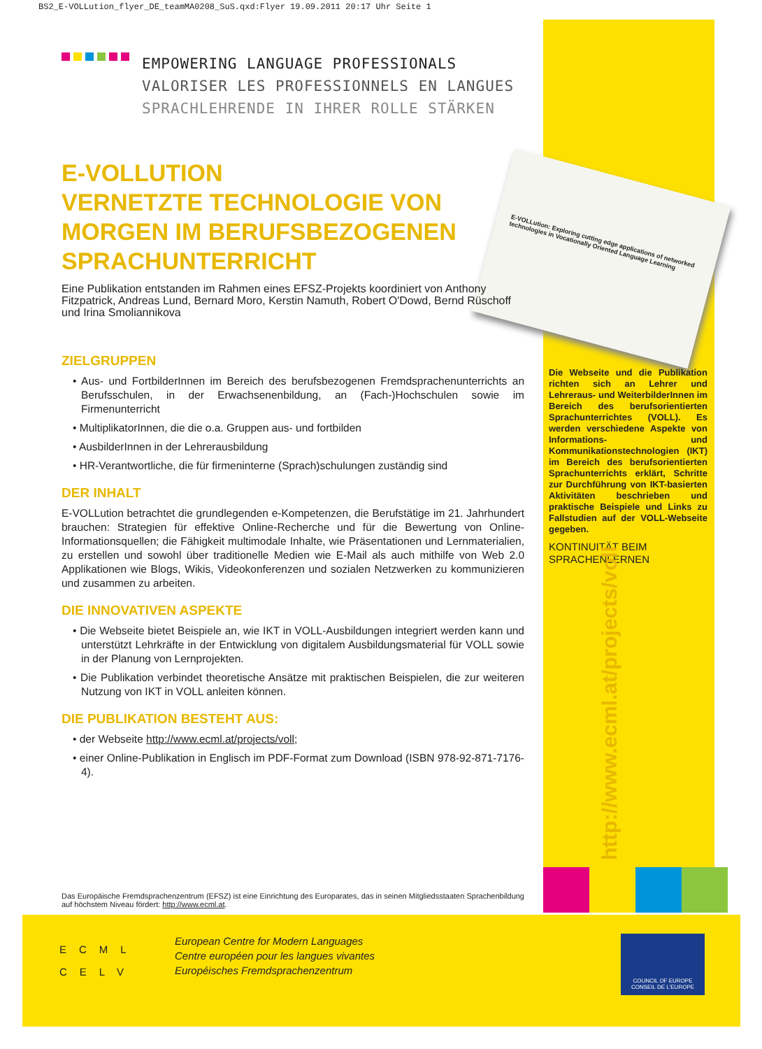BS2_E-VOLLution_flyer_DE_teamMA0208_SuS.qxd:Flyer 19.09.2011 20:17 Uhr Seite 1
E-VOLLution: Exploring cutting edge applications of networked technologies in Vocationally Oriented Language Learning
EMPOWERING LANGUAGE PROFESSIONALS
VALORISER LES PROFESSIONNELS EN LANGUES
SPRACHLEHRENDE IN IHRER ROLLE STÄRKEN
E-VOLLUTION
VERNETZTE TECHNOLOGIE VON MORGEN IM BERUFSBEZOGENEN SPRACHUNTERRICHT
Eine Publikation entstanden im Rahmen eines EFSZ-Projekts koordiniert von Anthony Fitzpatrick, Andreas Lund, Bernard Moro, Kerstin Namuth, Robert O'Dowd, Bernd Rüschoff und Irina Smoliannikova
ZIELGRUPPEN
• Aus- und FortbilderInnen im Bereich des berufsbezogenen Fremdsprachenunterrichts an Berufsschulen, in der Erwachsenenbildung, an (Fach-)Hochschulen sowie im Firmenunterricht
• MultiplikatorInnen, die die o.a. Gruppen aus- und fortbilden
• AusbilderInnen in der Lehrerausbildung
• HR-Verantwortliche, die für firmeninterne (Sprach)schulungen zuständig sind
DER INHALT
E-VOLLution betrachtet die grundlegenden e-Kompetenzen, die Berufstätige im 21. Jahrhundert brauchen: Strategien für effektive Online-Recherche und für die Bewertung von Online-Informationsquellen; die Fähigkeit multimodale Inhalte, wie Präsentationen und Lernmaterialien, zu erstellen und sowohl über traditionelle Medien wie E-Mail als auch mithilfe von Web 2.0 Applikationen wie Blogs, Wikis, Videokonferenzen und sozialen Netzwerken zu kommunizieren und zusammen zu arbeiten.
DIE INNOVATIVEN ASPEKTE
• Die Webseite bietet Beispiele an, wie IKT in VOLL-Ausbildungen integriert werden kann und unterstützt Lehrkräfte in der Entwicklung von digitalem Ausbildungsmaterial für VOLL sowie in der Planung von Lernprojekten.
• Die Publikation verbindet theoretische Ansätze mit praktischen Beispielen, die zur weiteren Nutzung von IKT in VOLL anleiten können.
DIE PUBLIKATION BESTEHT AUS:
• der Webseite http://www.ecml.at/projects/voll;
• einer Online-Publikation in Englisch im PDF-Format zum Download (ISBN 978-92-871-7176-4).
Die Webseite und die Publikation richten sich an Lehrer und Lehreraus- und WeiterbilderInnen im Bereich des berufsorientierten Sprachunterrichtes (VOLL). Es werden verschiedene Aspekte von Informations- und Kommunikationstechnologien (IKT) im Bereich des berufsorientierten Sprachunterrichts erklärt, Schritte zur Durchführung von IKT-basierten Aktivitäten beschrieben und praktische Beispiele und Links zu Fallstudien auf der VOLL-Webseite gegeben.
KONTINUITÄT BEIM
SPRACHENLERNEN
http://www.ecml.at/projects/voll
Das Europäische Fremdsprachenzentrum (EFSZ) ist eine Einrichtung des Europarates, das in seinen Mitgliedsstaaten Sprachenbildung auf höchstem Niveau fördert: http://www.ecml.at.
ECML
CELV
European Centre for Modern Languages
Centre européen pour les langues vivantes
Européisches Fremdsprachenzentrum
COUNCIL OF EUROPE CONSEIL DE L'EUROPE